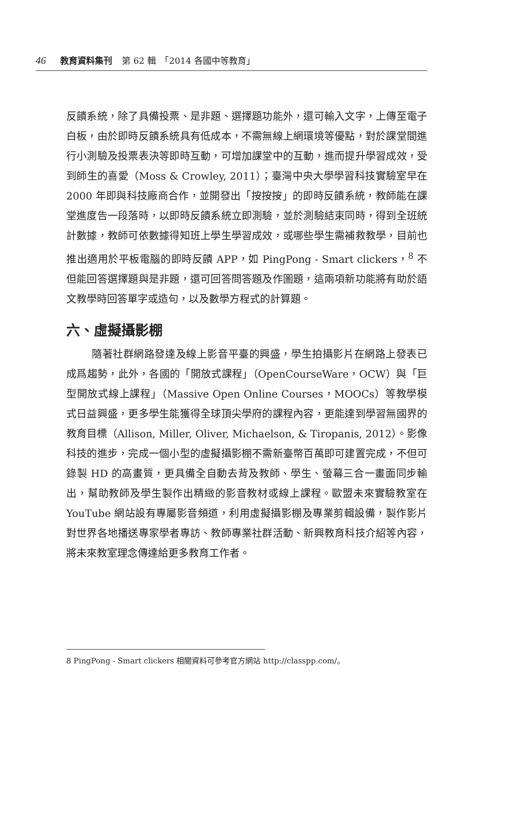46 教育資料集刊 第 62 輯　「2014 各國中等教育」
反饋系統，除了具備投票、是非題、選擇題功能外，還可輸入文字，上傳至電子白板，由於即時反饋系統具有低成本，不需無線上網環境等優點，對於課堂間進行小測驗及投票表決等即時互動，可增加課堂中的互動，進而提升學習成效，受到師生的喜愛（Moss & Crowley, 2011）；臺灣中央大學學習科技實驗室早在 2000 年即與科技廠商合作，並開發出「按按按」的即時反饋系統，教師能在課堂進度告一段落時，以即時反饋系統立即測驗，並於測驗結束同時，得到全班統計數據，教師可依數據得知班上學生學習成效，或哪些學生需補救教學，目前也推出適用於平板電腦的即時反饋 APP，如 PingPong - Smart clickers，<sup>8</sup> 不但能回答選擇題與是非題，還可回答問答題及作圖題，這兩項新功能將有助於語文教學時回答單字或造句，以及數學方程式的計算題。
六、虛擬攝影棚
隨著社群網路發達及線上影音平臺的興盛，學生拍攝影片在網路上發表已成爲趨勢，此外，各國的「開放式課程」（OpenCourseWare，OCW）與「巨型開放式線上課程」（Massive Open Online Courses，MOOCs）等教學模式日益興盛，更多學生能獲得全球頂尖學府的課程內容，更能達到學習無國界的教育目標（Allison, Miller, Oliver, Michaelson, & Tiropanis, 2012）。影像科技的進步，完成一個小型的虛擬攝影棚不需新臺幣百萬即可建置完成，不但可錄製 HD 的高畫質，更具備全自動去背及教師、學生、螢幕三合一畫面同步輸出，幫助教師及學生製作出精緻的影音教材或線上課程。歐盟未來實驗教室在 YouTube 網站設有專屬影音頻道，利用虛擬攝影棚及專業剪輯設備，製作影片對世界各地播送專家學者專訪、教師專業社群活動、新興教育科技介紹等內容，將未來教室理念傳達給更多教育工作者。
8 PingPong - Smart clickers 相關資料可參考官方網站 http://classpp.com/。